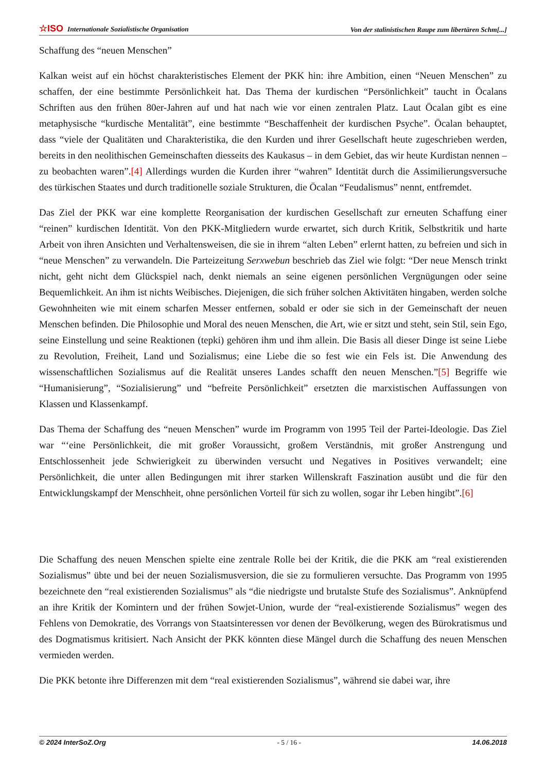☆ISO Internationale Sozialistische Organisation Von der stalinistischen Raupe zum libertären Schm[...]
Schaffung des “neuen Menschen”
Kalkan weist auf ein höchst charakteristisches Element der PKK hin: ihre Ambition, einen “Neuen Menschen” zu schaffen, der eine bestimmte Persönlichkeit hat. Das Thema der kurdischen “Persönlichkeit” taucht in Öcalans Schriften aus den frühen 80er-Jahren auf und hat nach wie vor einen zentralen Platz. Laut Öcalan gibt es eine metaphysische “kurdische Mentalität”, eine bestimmte “Beschaffenheit der kurdischen Psyche”. Öcalan behauptet, dass “viele der Qualitäten und Charakteristika, die den Kurden und ihrer Gesellschaft heute zugeschrieben werden, bereits in den neolithischen Gemeinschaften diesseits des Kaukasus – in dem Gebiet, das wir heute Kurdistan nennen – zu beobachten waren”.[4] Allerdings wurden die Kurden ihrer “wahren” Identität durch die Assimilierungsversuche des türkischen Staates und durch traditionelle soziale Strukturen, die Öcalan “Feudalismus” nennt, entfremdet.
Das Ziel der PKK war eine komplette Reorganisation der kurdischen Gesellschaft zur erneuten Schaffung einer “reinen” kurdischen Identität. Von den PKK-Mitgliedern wurde erwartet, sich durch Kritik, Selbstkritik und harte Arbeit von ihren Ansichten und Verhaltensweisen, die sie in ihrem “alten Leben” erlernt hatten, zu befreien und sich in “neue Menschen” zu verwandeln. Die Parteizeitung Serxwebun beschrieb das Ziel wie folgt: “Der neue Mensch trinkt nicht, geht nicht dem Glückspiel nach, denkt niemals an seine eigenen persönlichen Vergnügungen oder seine Bequemlichkeit. An ihm ist nichts Weibisches. Diejenigen, die sich früher solchen Aktivitäten hingaben, werden solche Gewohnheiten wie mit einem scharfen Messer entfernen, sobald er oder sie sich in der Gemeinschaft der neuen Menschen befinden. Die Philosophie und Moral des neuen Menschen, die Art, wie er sitzt und steht, sein Stil, sein Ego, seine Einstellung und seine Reaktionen (tepki) gehören ihm und ihm allein. Die Basis all dieser Dinge ist seine Liebe zu Revolution, Freiheit, Land und Sozialismus; eine Liebe die so fest wie ein Fels ist. Die Anwendung des wissenschaftlichen Sozialismus auf die Realität unseres Landes schafft den neuen Menschen.”[5] Begriffe wie “Humanisierung”, “Sozialisierung” und “befreite Persönlichkeit” ersetzten die marxistischen Auffassungen von Klassen und Klassenkampf.
Das Thema der Schaffung des “neuen Menschen” wurde im Programm von 1995 Teil der Partei-Ideologie. Das Ziel war “‘eine Persönlichkeit, die mit großer Voraussicht, großem Verständnis, mit großer Anstrengung und Entschlossenheit jede Schwierigkeit zu überwinden versucht und Negatives in Positives verwandelt; eine Persönlichkeit, die unter allen Bedingungen mit ihrer starken Willenskraft Faszination ausübt und die für den Entwicklungskampf der Menschheit, ohne persönlichen Vorteil für sich zu wollen, sogar ihr Leben hingibt”.[6]
Die Schaffung des neuen Menschen spielte eine zentrale Rolle bei der Kritik, die die PKK am “real existierenden Sozialismus” übte und bei der neuen Sozialismusversion, die sie zu formulieren versuchte. Das Programm von 1995 bezeichnete den “real existierenden Sozialismus” als “die niedrigste und brutalste Stufe des Sozialismus”. Anknüpfend an ihre Kritik der Komintern und der frühen Sowjet-Union, wurde der “real-existierende Sozialismus” wegen des Fehlens von Demokratie, des Vorrangs von Staatsinteressen vor denen der Bevölkerung, wegen des Bürokratismus und des Dogmatismus kritisiert. Nach Ansicht der PKK könnten diese Mängel durch die Schaffung des neuen Menschen vermieden werden.
Die PKK betonte ihre Differenzen mit dem “real existierenden Sozialismus”, während sie dabei war, ihre
© 2024 InterSoZ.Org - 5 / 16 - 14.06.2018